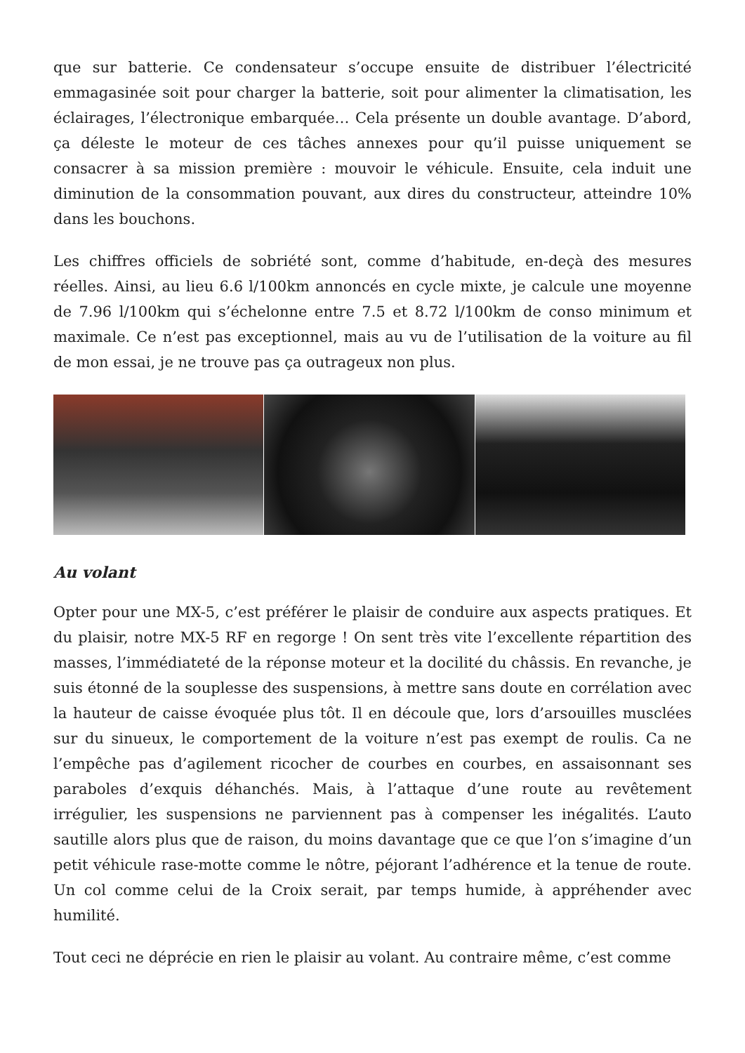que sur batterie. Ce condensateur s’occupe ensuite de distribuer l’électricité emmagasinée soit pour charger la batterie, soit pour alimenter la climatisation, les éclairages, l’électronique embarquée… Cela présente un double avantage. D’abord, ça déleste le moteur de ces tâches annexes pour qu’il puisse uniquement se consacrer à sa mission première : mouvoir le véhicule. Ensuite, cela induit une diminution de la consommation pouvant, aux dires du constructeur, atteindre 10% dans les bouchons.
Les chiffres officiels de sobriété sont, comme d’habitude, en-deçà des mesures réelles. Ainsi, au lieu 6.6 l/100km annoncés en cycle mixte, je calcule une moyenne de 7.96 l/100km qui s’échelonne entre 7.5 et 8.72 l/100km de conso minimum et maximale. Ce n’est pas exceptionnel, mais au vu de l’utilisation de la voiture au fil de mon essai, je ne trouve pas ça outrageux non plus.
Au volant
Opter pour une MX-5, c’est préférer le plaisir de conduire aux aspects pratiques. Et du plaisir, notre MX-5 RF en regorge ! On sent très vite l’excellente répartition des masses, l’immédiateté de la réponse moteur et la docilité du châssis. En revanche, je suis étonné de la souplesse des suspensions, à mettre sans doute en corrélation avec la hauteur de caisse évoquée plus tôt. Il en découle que, lors d’arsouilles musclées sur du sinueux, le comportement de la voiture n’est pas exempt de roulis. Ca ne l’empêche pas d’agilement ricocher de courbes en courbes, en assaisonnant ses paraboles d’exquis déhanchés. Mais, à l’attaque d’une route au revêtement irrégulier, les suspensions ne parviennent pas à compenser les inégalités. L’auto sautille alors plus que de raison, du moins davantage que ce que l’on s’imagine d’un petit véhicule rase-motte comme le nôtre, péjorant l’adhérence et la tenue de route. Un col comme celui de la Croix serait, par temps humide, à appréhender avec humilité.
Tout ceci ne déprécie en rien le plaisir au volant. Au contraire même, c’est comme